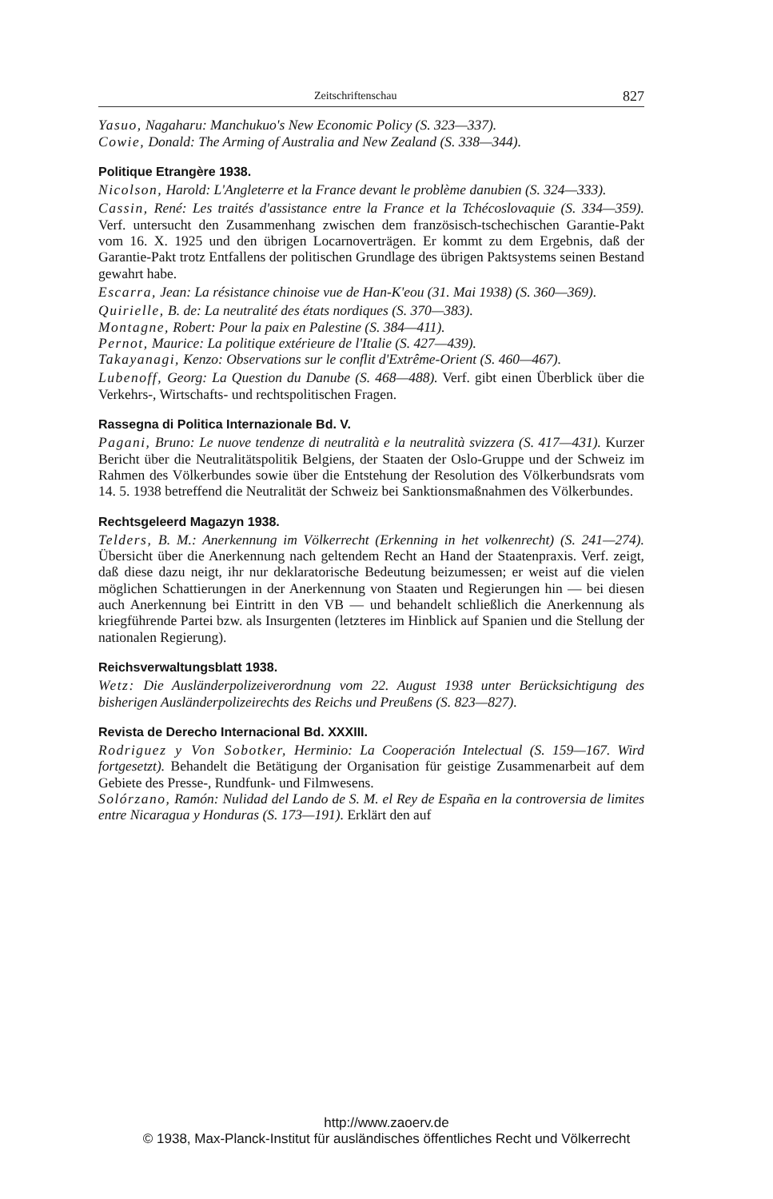Zeitschriftenschau 827
Yasuo, Nagaharu: Manchukuo's New Economic Policy (S. 323—337).
Cowie, Donald: The Arming of Australia and New Zealand (S. 338—344).
Politique Etrangère 1938.
Nicolson, Harold: L'Angleterre et la France devant le problème danubien (S. 324—333).
Cassin, René: Les traités d'assistance entre la France et la Tchécoslovaquie (S. 334—359). Verf. untersucht den Zusammenhang zwischen dem französisch-tschechischen Garantie-Pakt vom 16. X. 1925 und den übrigen Locarnoverträgen. Er kommt zu dem Ergebnis, daß der Garantie-Pakt trotz Entfallens der politischen Grundlage des übrigen Paktsystems seinen Bestand gewahrt habe.
Escarra, Jean: La résistance chinoise vue de Han-K'eou (31. Mai 1938) (S. 360—369).
Quirielle, B. de: La neutralité des états nordiques (S. 370—383).
Montagne, Robert: Pour la paix en Palestine (S. 384—411).
Pernot, Maurice: La politique extérieure de l'Italie (S. 427—439).
Takayanagi, Kenzo: Observations sur le conflit d'Extrême-Orient (S. 460—467).
Lubenoff, Georg: La Question du Danube (S. 468—488). Verf. gibt einen Überblick über die Verkehrs-, Wirtschafts- und rechtspolitischen Fragen.
Rassegna di Politica Internazionale Bd. V.
Pagani, Bruno: Le nuove tendenze di neutralità e la neutralità svizzera (S. 417—431). Kurzer Bericht über die Neutralitätspolitik Belgiens, der Staaten der Oslo-Gruppe und der Schweiz im Rahmen des Völkerbundes sowie über die Entstehung der Resolution des Völkerbundsrats vom 14. 5. 1938 betreffend die Neutralität der Schweiz bei Sanktionsmaßnahmen des Völkerbundes.
Rechtsgeleerd Magazyn 1938.
Telders, B. M.: Anerkennung im Völkerrecht (Erkenning in het volkenrecht) (S. 241—274). Übersicht über die Anerkennung nach geltendem Recht an Hand der Staatenpraxis. Verf. zeigt, daß diese dazu neigt, ihr nur deklaratorische Bedeutung beizumessen; er weist auf die vielen möglichen Schattierungen in der Anerkennung von Staaten und Regierungen hin — bei diesen auch Anerkennung bei Eintritt in den VB — und behandelt schließlich die Anerkennung als kriegführende Partei bzw. als Insurgenten (letzteres im Hinblick auf Spanien und die Stellung der nationalen Regierung).
Reichsverwaltungsblatt 1938.
Wetz: Die Ausländerpolizeiverordnung vom 22. August 1938 unter Berücksichtigung des bisherigen Ausländerpolizeirechts des Reichs und Preußens (S. 823—827).
Revista de Derecho Internacional Bd. XXXIII.
Rodriguez y Von Sobotker, Herminio: La Cooperación Intelectual (S. 159—167. Wird fortgesetzt). Behandelt die Betätigung der Organisation für geistige Zusammenarbeit auf dem Gebiete des Presse-, Rundfunk- und Filmwesens.
Solórzano, Ramón: Nulidad del Lando de S. M. el Rey de España en la controversia de limites entre Nicaragua y Honduras (S. 173—191). Erklärt den auf
http://www.zaoerv.de
© 1938, Max-Planck-Institut für ausländisches öffentliches Recht und Völkerrecht